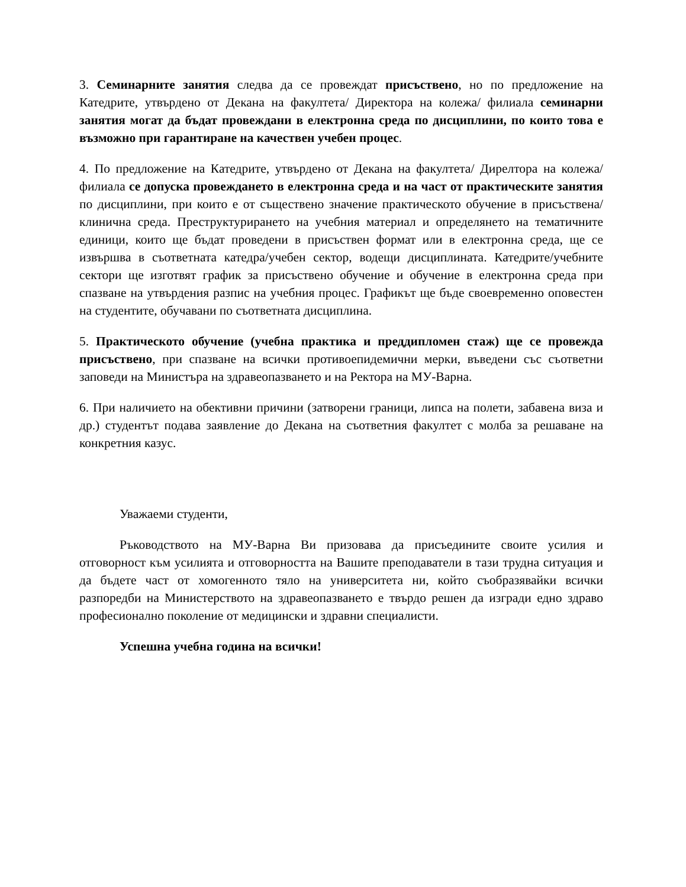3. Семинарните занятия следва да се провеждат присъствено, но по предложение на Катедрите, утвърдено от Декана на факултета/ Директора на колежа/ филиала семинарни занятия могат да бъдат провеждани в електронна среда по дисциплини, по които това е възможно при гарантиране на качествен учебен процес.
4. По предложение на Катедрите, утвърдено от Декана на факултета/ Дирелтора на колежа/ филиала се допуска провеждането в електронна среда и на част от практическите занятия по дисциплини, при които е от съществено значение практическото обучение в присъствена/клинична среда. Преструктурирането на учебния материал и определянето на тематичните единици, които ще бъдат проведени в присъствен формат или в електронна среда, ще се извършва в съответната катедра/учебен сектор, водещи дисциплината. Катедрите/учебните сектори ще изготвят график за присъствено обучение и обучение в електронна среда при спазване на утвърдения разпис на учебния процес. Графикът ще бъде своевременно оповестен на студентите, обучавани по съответната дисциплина.
5. Практическото обучение (учебна практика и преддипломен стаж) ще се провежда присъствено, при спазване на всички противоепидемични мерки, въведени със съответни заповеди на Министъра на здравеопазването и на Ректора на МУ-Варна.
6. При наличието на обективни причини (затворени граници, липса на полети, забавена виза и др.) студентът подава заявление до Декана на съответния факултет с молба за решаване на конкретния казус.
Уважаеми студенти,
Ръководството на МУ-Варна Ви призовава да присъедините своите усилия и отговорност към усилията и отговорността на Вашите преподаватели в тази трудна ситуация и да бъдете част от хомогенното тяло на университета ни, който съобразявайки всички разпоредби на Министерството на здравеопазването е твърдо решен да изгради едно здраво професионално поколение от медицински и здравни специалисти.
Успешна учебна година на всички!